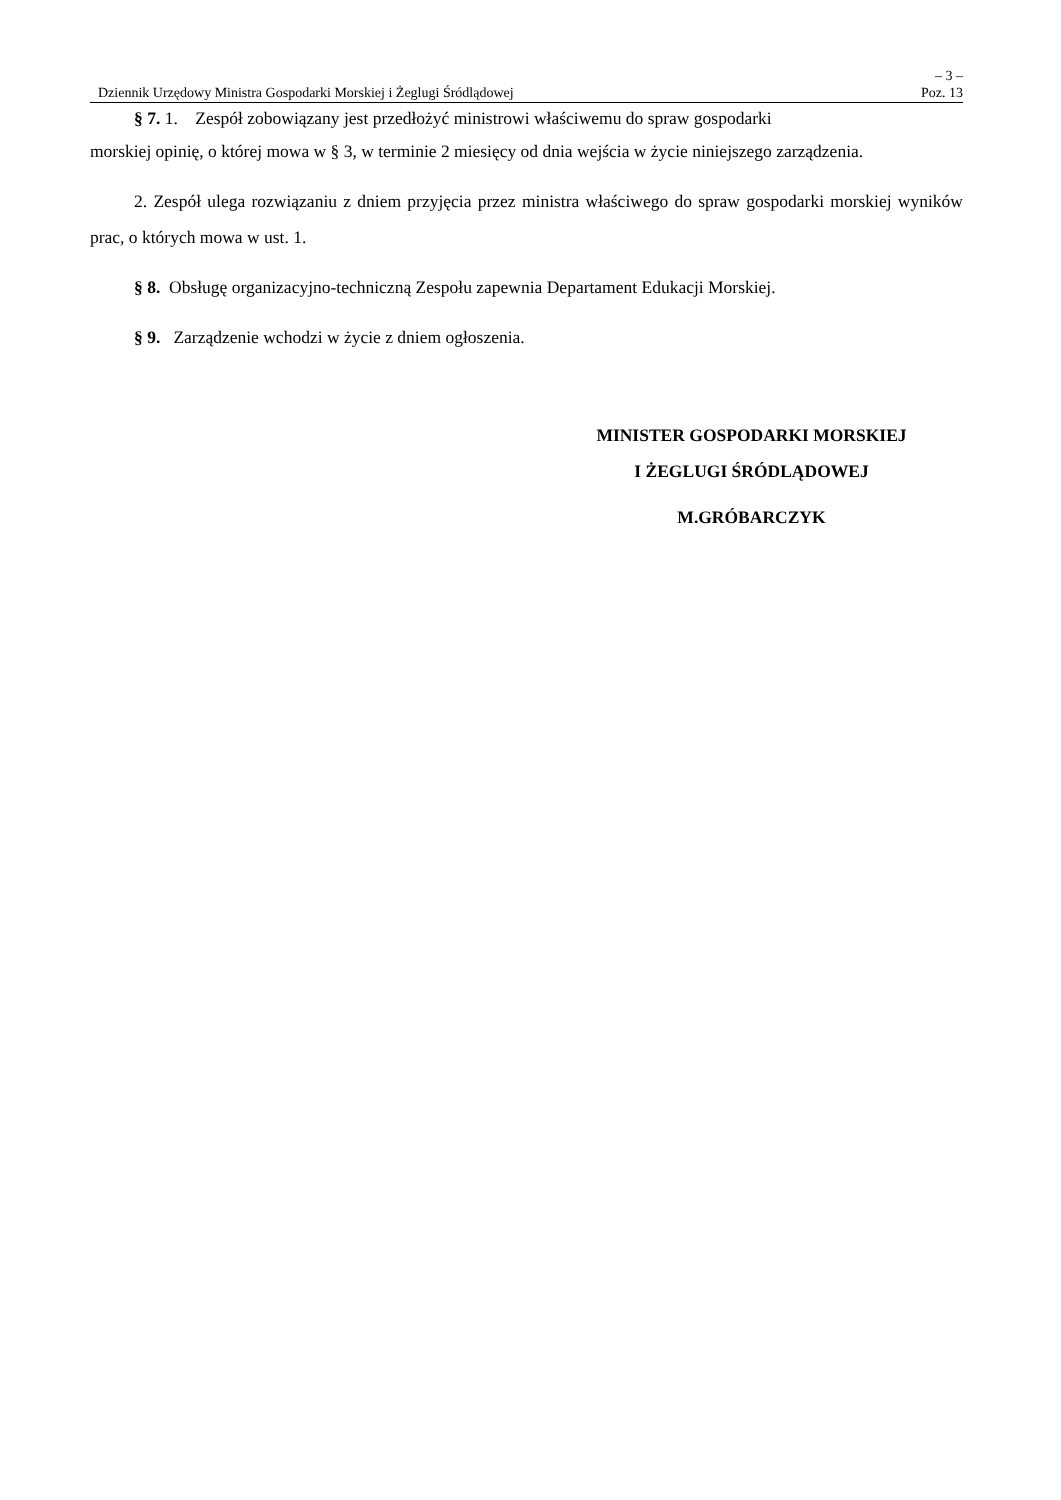– 3 –
Dziennik Urzędowy Ministra Gospodarki Morskiej i Żeglugi Śródlądowej Poz. 13
§ 7. 1. Zespół zobowiązany jest przedłożyć ministrowi właściwemu do spraw gospodarki
morskiej opinię, o której mowa w § 3, w terminie 2 miesięcy od dnia wejścia w życie niniejszego zarządzenia.
2. Zespół ulega rozwiązaniu z dniem przyjęcia przez ministra właściwego do spraw gospodarki morskiej wyników prac, o których mowa w ust. 1.
§ 8. Obsługę organizacyjno-techniczną Zespołu zapewnia Departament Edukacji Morskiej.
§ 9. Zarządzenie wchodzi w życie z dniem ogłoszenia.
MINISTER GOSPODARKI MORSKIEJ
I ŻEGLUGI ŚRÓDLĄDOWEJ
M.GRÓBARCZYK